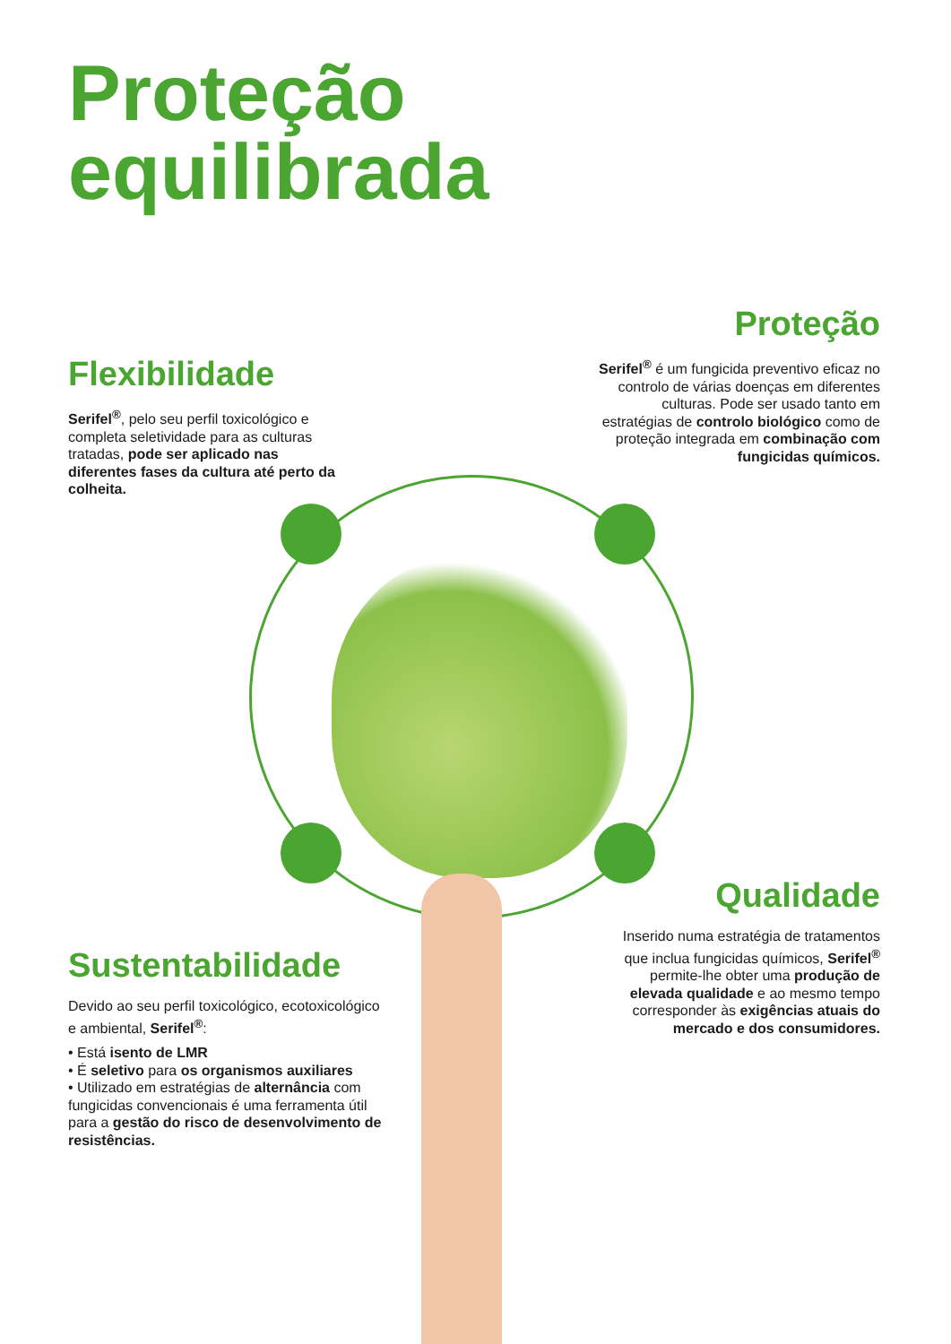Proteção
equilibrada
Proteção
Serifel<sup>®</sup> é um fungicida preventivo eficaz no controlo de várias doenças em diferentes culturas. Pode ser usado tanto em estratégias de controlo biológico como de proteção integrada em combinação com fungicidas químicos.
Flexibilidade
Serifel<sup>®</sup>, pelo seu perfil toxicológico e completa seletividade para as culturas tratadas, pode ser aplicado nas diferentes fases da cultura até perto da colheita.
Qualidade
Inserido numa estratégia de tratamentos que inclua fungicidas químicos, Serifel<sup>®</sup> permite-lhe obter uma produção de elevada qualidade e ao mesmo tempo corresponder às exigências atuais do mercado e dos consumidores.
Sustentabilidade
Devido ao seu perfil toxicológico, ecotoxicológico e ambiental, Serifel<sup>®</sup>:
• Está isento de LMR
• É seletivo para os organismos auxiliares
• Utilizado em estratégias de alternância com fungicidas convencionais é uma ferramenta útil para a gestão do risco de desenvolvimento de resistências.